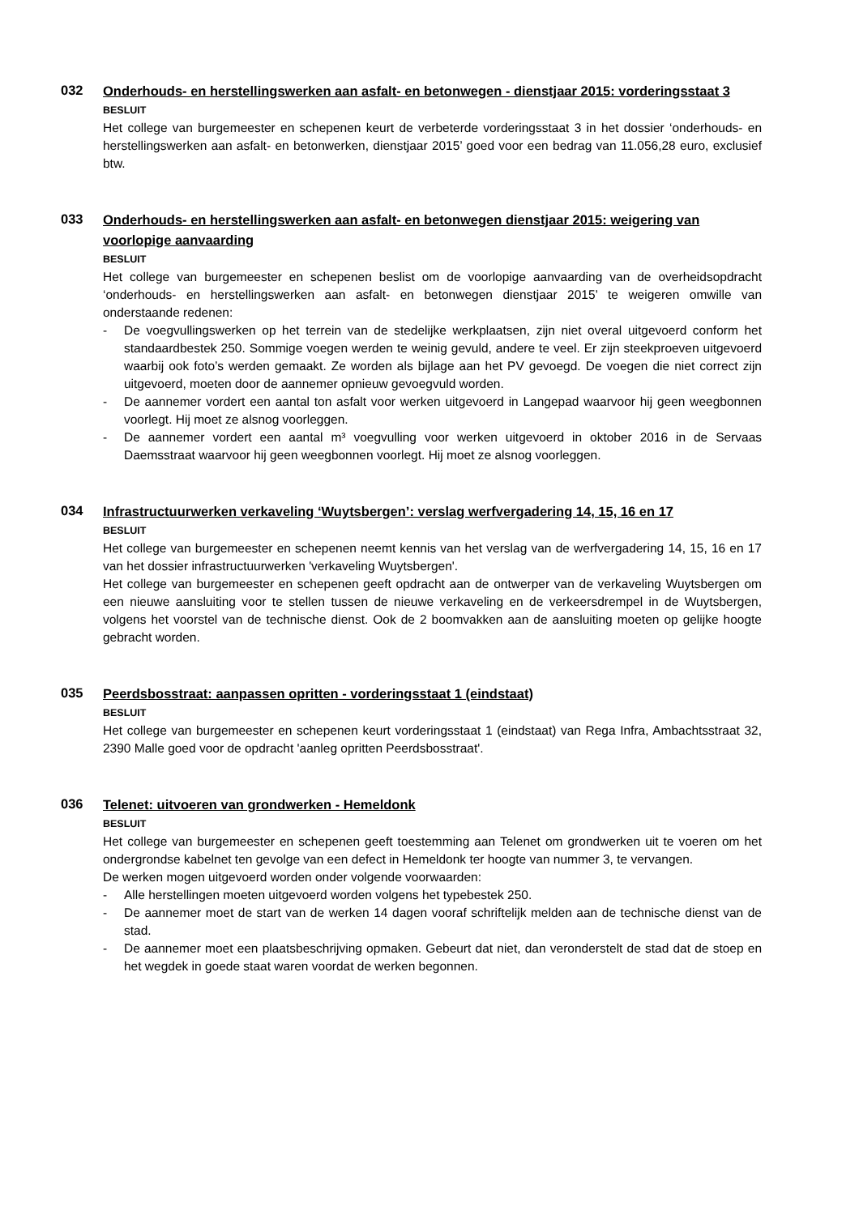032
Onderhouds- en herstellingswerken aan asfalt- en betonwegen - dienstjaar 2015: vorderingsstaat 3
BESLUIT
Het college van burgemeester en schepenen keurt de verbeterde vorderingsstaat 3 in het dossier ‘onderhouds- en herstellingswerken aan asfalt- en betonwerken, dienstjaar 2015’ goed voor een bedrag van 11.056,28 euro, exclusief btw.
033
Onderhouds- en herstellingswerken aan asfalt- en betonwegen dienstjaar 2015: weigering van voorlopige aanvaarding
BESLUIT
Het college van burgemeester en schepenen beslist om de voorlopige aanvaarding van de overheidsopdracht ‘onderhouds- en herstellingswerken aan asfalt- en betonwegen dienstjaar 2015’ te weigeren omwille van onderstaande redenen:
- De voegvullingswerken op het terrein van de stedelijke werkplaatsen, zijn niet overal uitgevoerd conform het standaardbestek 250. Sommige voegen werden te weinig gevuld, andere te veel. Er zijn steekproeven uitgevoerd waarbij ook foto’s werden gemaakt. Ze worden als bijlage aan het PV gevoegd. De voegen die niet correct zijn uitgevoerd, moeten door de aannemer opnieuw gevoegvuld worden.
- De aannemer vordert een aantal ton asfalt voor werken uitgevoerd in Langepad waarvoor hij geen weegbonnen voorlegt. Hij moet ze alsnog voorleggen.
- De aannemer vordert een aantal m³ voegvulling voor werken uitgevoerd in oktober 2016 in de Servaas Daemsstraat waarvoor hij geen weegbonnen voorlegt. Hij moet ze alsnog voorleggen.
034
Infrastructuurwerken verkaveling ‘Wuytsbergen’: verslag werfvergadering 14, 15, 16 en 17
BESLUIT
Het college van burgemeester en schepenen neemt kennis van het verslag van de werfvergadering 14, 15, 16 en 17 van het dossier infrastructuurwerken 'verkaveling Wuytsbergen'.
Het college van burgemeester en schepenen geeft opdracht aan de ontwerper van de verkaveling Wuytsbergen om een nieuwe aansluiting voor te stellen tussen de nieuwe verkaveling en de verkeersdrempel in de Wuytsbergen, volgens het voorstel van de technische dienst. Ook de 2 boomvakken aan de aansluiting moeten op gelijke hoogte gebracht worden.
035
Peerdsbosstraat: aanpassen opritten - vorderingsstaat 1 (eindstaat)
BESLUIT
Het college van burgemeester en schepenen keurt vorderingsstaat 1 (eindstaat) van Rega Infra, Ambachtsstraat 32, 2390 Malle goed voor de opdracht 'aanleg opritten Peerdsbosstraat'.
036
Telenet: uitvoeren van grondwerken - Hemeldonk
BESLUIT
Het college van burgemeester en schepenen geeft toestemming aan Telenet om grondwerken uit te voeren om het ondergrondse kabelnet ten gevolge van een defect in Hemeldonk ter hoogte van nummer 3, te vervangen.
De werken mogen uitgevoerd worden onder volgende voorwaarden:
- Alle herstellingen moeten uitgevoerd worden volgens het typebestek 250.
- De aannemer moet de start van de werken 14 dagen vooraf schriftelijk melden aan de technische dienst van de stad.
- De aannemer moet een plaatsbeschrijving opmaken. Gebeurt dat niet, dan veronderstelt de stad dat de stoep en het wegdek in goede staat waren voordat de werken begonnen.